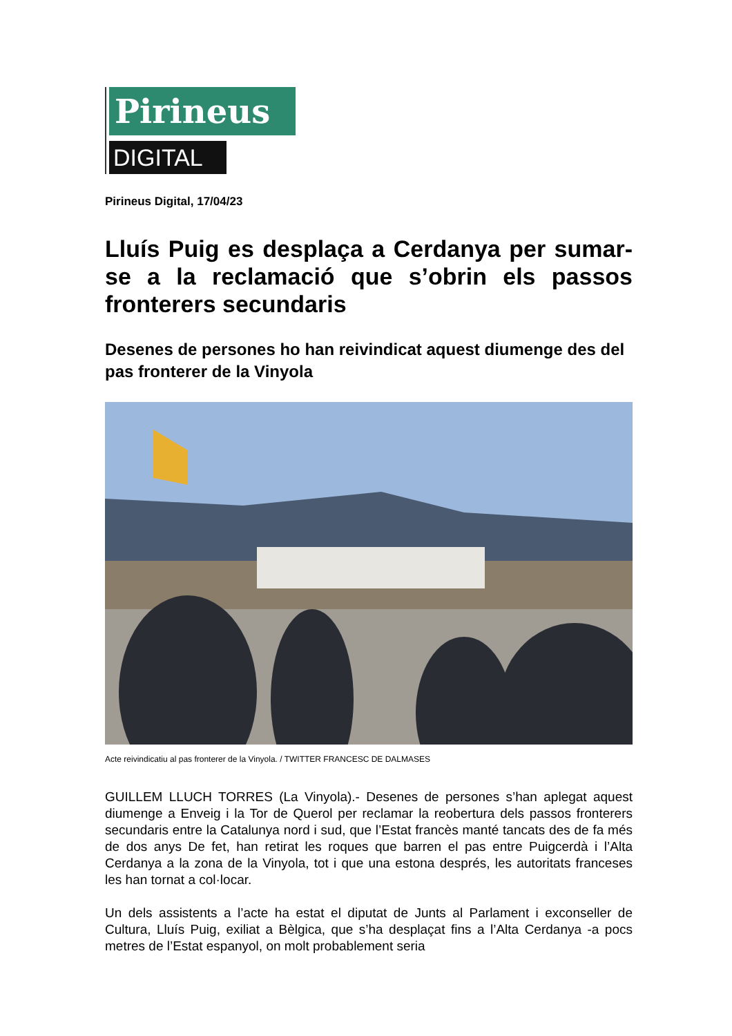Pirineus
DIGITAL
Pirineus Digital, 17/04/23
Lluís Puig es desplaça a Cerdanya per sumar-se a la reclamació que s’obrin els passos fronterers secundaris
Desenes de persones ho han reivindicat aquest diumenge des del pas fronterer de la Vinyola
Acte reivindicatiu al pas fronterer de la Vinyola. / TWITTER FRANCESC DE DALMASES
GUILLEM LLUCH TORRES (La Vinyola).- Desenes de persones s’han aplegat aquest diumenge a Enveig i la Tor de Querol per reclamar la reobertura dels passos fronterers secundaris entre la Catalunya nord i sud, que l’Estat francès manté tancats des de fa més de dos anys De fet, han retirat les roques que barren el pas entre Puigcerdà i l’Alta Cerdanya a la zona de la Vinyola, tot i que una estona després, les autoritats franceses les han tornat a col·locar.
Un dels assistents a l’acte ha estat el diputat de Junts al Parlament i exconseller de Cultura, Lluís Puig, exiliat a Bèlgica, que s’ha desplaçat fins a l’Alta Cerdanya -a pocs metres de l’Estat espanyol, on molt probablement seria